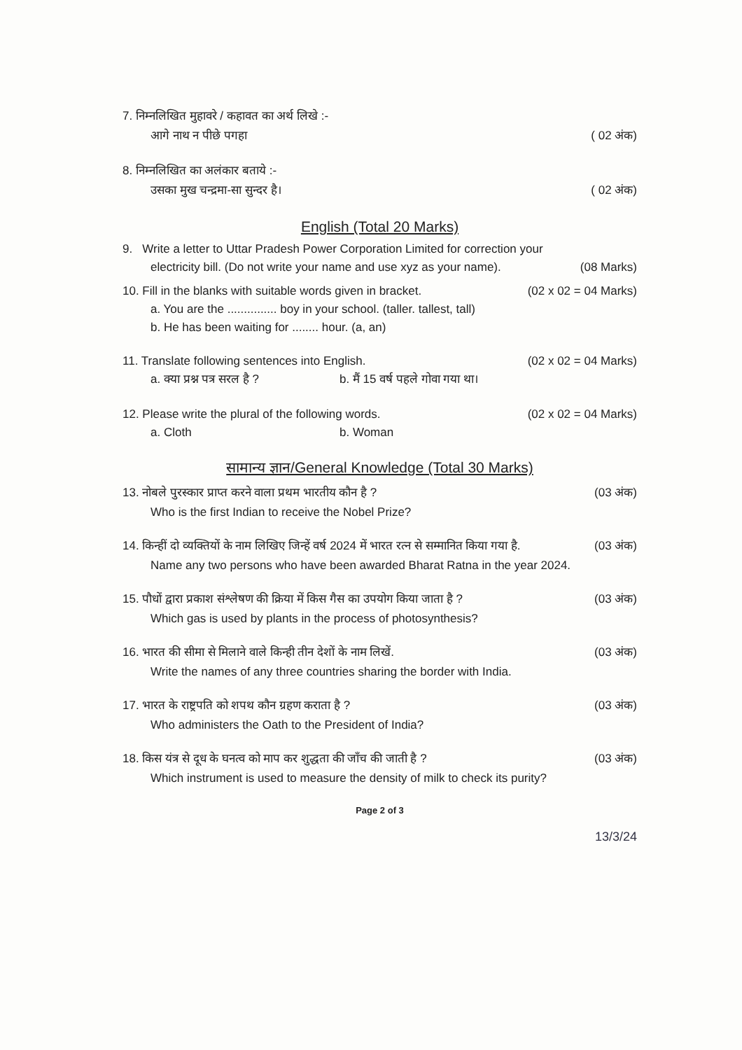7. निम्नलिखित मुहावरे / कहावत का अर्थ लिखे :-
आगे नाथ न पीछे पगहा ( 02 अंक)
8. निम्नलिखित का अलंकार बताये :-
उसका मुख चन्द्रमा-सा सुन्दर है। ( 02 अंक)
English (Total 20 Marks)
9. Write a letter to Uttar Pradesh Power Corporation Limited for correction your
electricity bill. (Do not write your name and use xyz as your name). (08 Marks)
10. Fill in the blanks with suitable words given in bracket. (02 x 02 = 04 Marks)
a. You are the ............... boy in your school. (taller. tallest, tall)
b. He has been waiting for ........ hour. (a, an)
11. Translate following sentences into English. (02 x 02 = 04 Marks)
a. क्या प्रश्न पत्र सरल है ? b. मैं 15 वर्ष पहले गोवा गया था।
12. Please write the plural of the following words. (02 x 02 = 04 Marks)
a. Cloth b. Woman
सामान्य ज्ञान/General Knowledge (Total 30 Marks)
13. नोबले पुरस्कार प्राप्त करने वाला प्रथम भारतीय कौन है ? (03 अंक)
Who is the first Indian to receive the Nobel Prize?
14. किन्हीं दो व्यक्तियों के नाम लिखिए जिन्हें वर्ष 2024 में भारत रत्न से सम्मानित किया गया है. (03 अंक)
Name any two persons who have been awarded Bharat Ratna in the year 2024.
15. पौधों द्वारा प्रकाश संश्लेषण की क्रिया में किस गैस का उपयोग किया जाता है ? (03 अंक)
Which gas is used by plants in the process of photosynthesis?
16. भारत की सीमा से मिलाने वाले किन्ही तीन देशों के नाम लिखें. (03 अंक)
Write the names of any three countries sharing the border with India.
17. भारत के राष्ट्रपति को शपथ कौन ग्रहण कराता है ? (03 अंक)
Who administers the Oath to the President of India?
18. किस यंत्र से दूध के घनत्व को माप कर शुद्धता की जाँच की जाती है ? (03 अंक)
Which instrument is used to measure the density of milk to check its purity?
Page 2 of 3
13/3/24